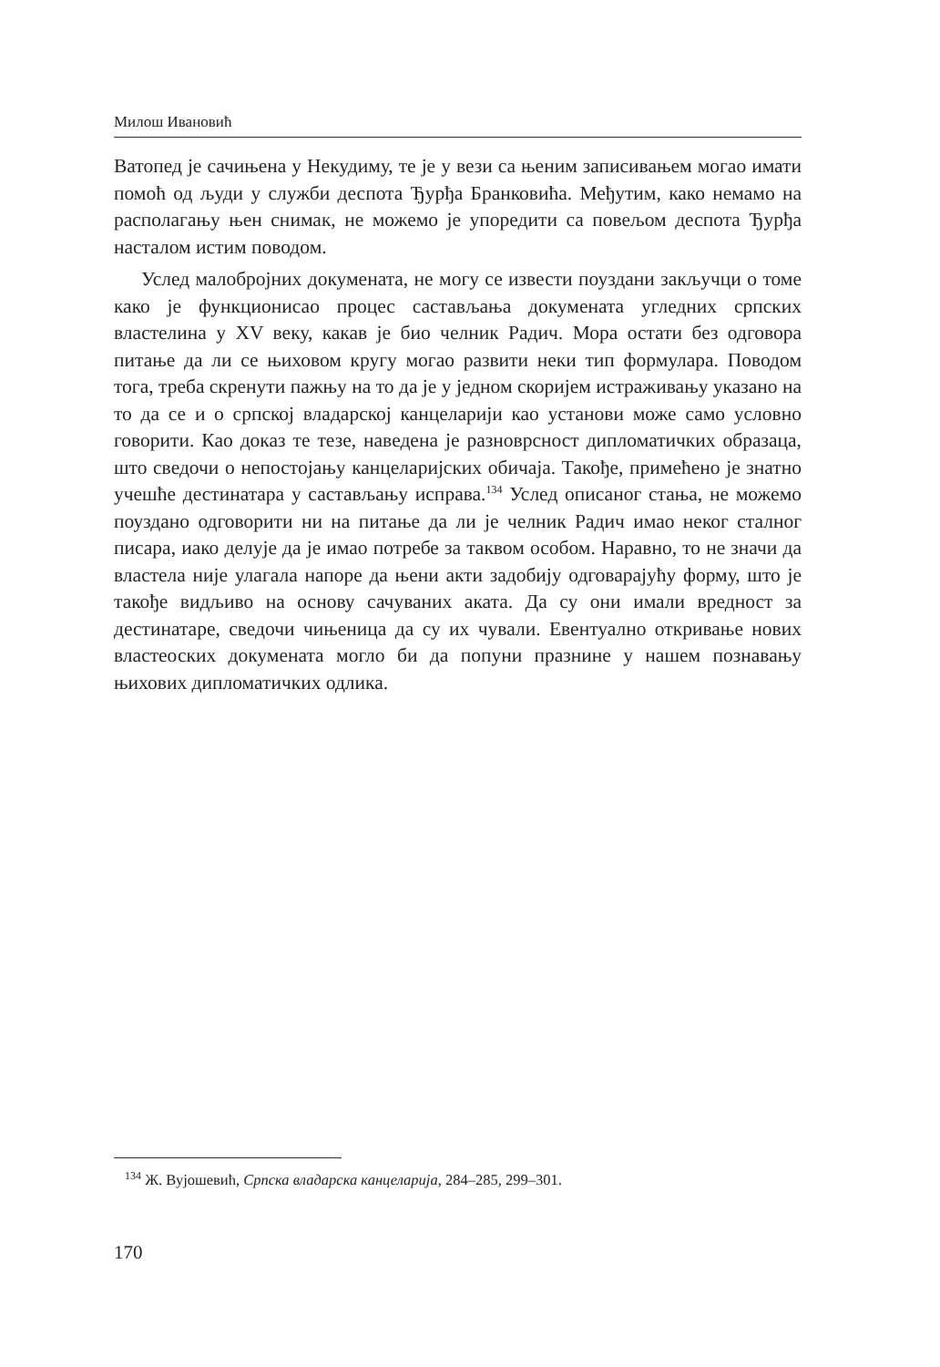Милош Ивановић
Ватопед је сачињена у Некудиму, те је у вези са њеним записивањем могао имати помоћ од људи у служби деспота Ђурђа Бранковића. Међутим, како немамо на располагању њен снимак, не можемо је упоредити са повељом деспота Ђурђа насталом истим поводом.
Услед малобројних докумената, не могу се извести поуздани закључци о томе како је функционисао процес састављања докумената угледних српских властелина у XV веку, какав је био челник Радич. Мора остати без одговора питање да ли се њиховом кругу могао развити неки тип формулара. Поводом тога, треба скренути пажњу на то да је у једном скоријем истраживању указано на то да се и о српској владарској канцеларији као установи може само условно говорити. Као доказ те тезе, наведена је разноврсност дипломатичких образаца, што сведочи о непостојању канцеларијских обичаја. Такође, примећено је знатно учешће дестинатара у састављању исправа.<sup>134</sup> Услед описаног стања, не можемо поуздано одговорити ни на питање да ли је челник Радич имао неког сталног писара, иако делује да је имао потребе за таквом особом. Наравно, то не значи да властела није улагала напоре да њени акти задобију одговарајућу форму, што је такође видљиво на основу сачуваних аката. Да су они имали вредност за дестинатаре, сведочи чињеница да су их чували. Евентуално откривање нових властеоских докумената могло би да попуни празнине у нашем познавању њихових дипломатичких одлика.
<sup>134</sup> Ж. Вујошевић, Српска владарска канцеларија, 284–285, 299–301.
170